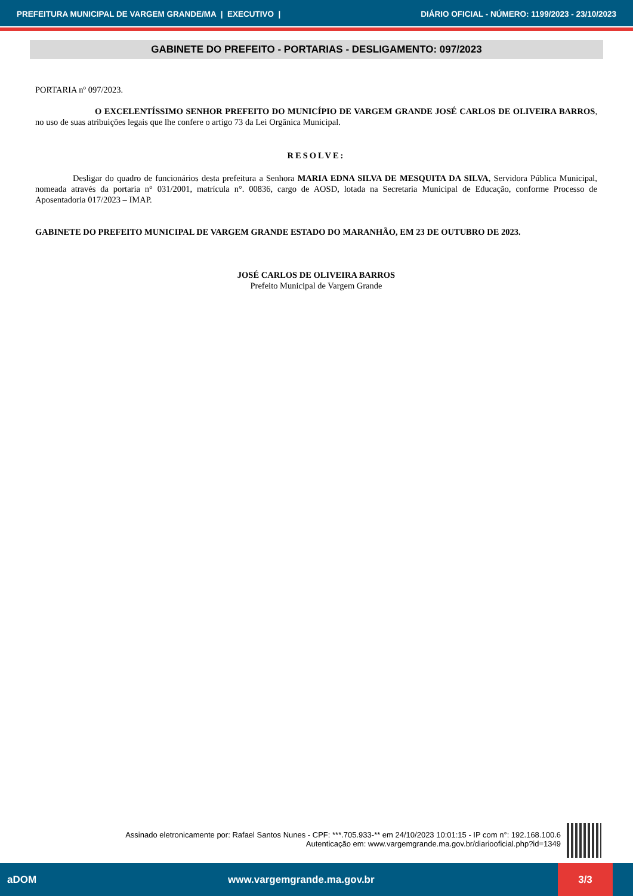PREFEITURA MUNICIPAL DE VARGEM GRANDE/MA | EXECUTIVO | DIÁRIO OFICIAL - NÚMERO: 1199/2023 - 23/10/2023
GABINETE DO PREFEITO - PORTARIAS - DESLIGAMENTO: 097/2023
PORTARIA nº 097/2023.
O EXCELENTÍSSIMO SENHOR PREFEITO DO MUNICÍPIO DE VARGEM GRANDE JOSÉ CARLOS DE OLIVEIRA BARROS, no uso de suas atribuições legais que lhe confere o artigo 73 da Lei Orgânica Municipal.
RESOLVE:
Desligar do quadro de funcionários desta prefeitura a Senhora MARIA EDNA SILVA DE MESQUITA DA SILVA, Servidora Pública Municipal, nomeada através da portaria n° 031/2001, matrícula n°. 00836, cargo de AOSD, lotada na Secretaria Municipal de Educação, conforme Processo de Aposentadoria 017/2023 – IMAP.
GABINETE DO PREFEITO MUNICIPAL DE VARGEM GRANDE ESTADO DO MARANHÃO, EM 23 DE OUTUBRO DE 2023.
JOSÉ CARLOS DE OLIVEIRA BARROS
Prefeito Municipal de Vargem Grande
Assinado eletronicamente por: Rafael Santos Nunes - CPF: ***.705.933-** em 24/10/2023 10:01:15 - IP com n°: 192.168.100.6
Autenticação em: www.vargemgrande.ma.gov.br/diariooficial.php?id=1349
aDOM www.vargemgrande.ma.gov.br 3/3